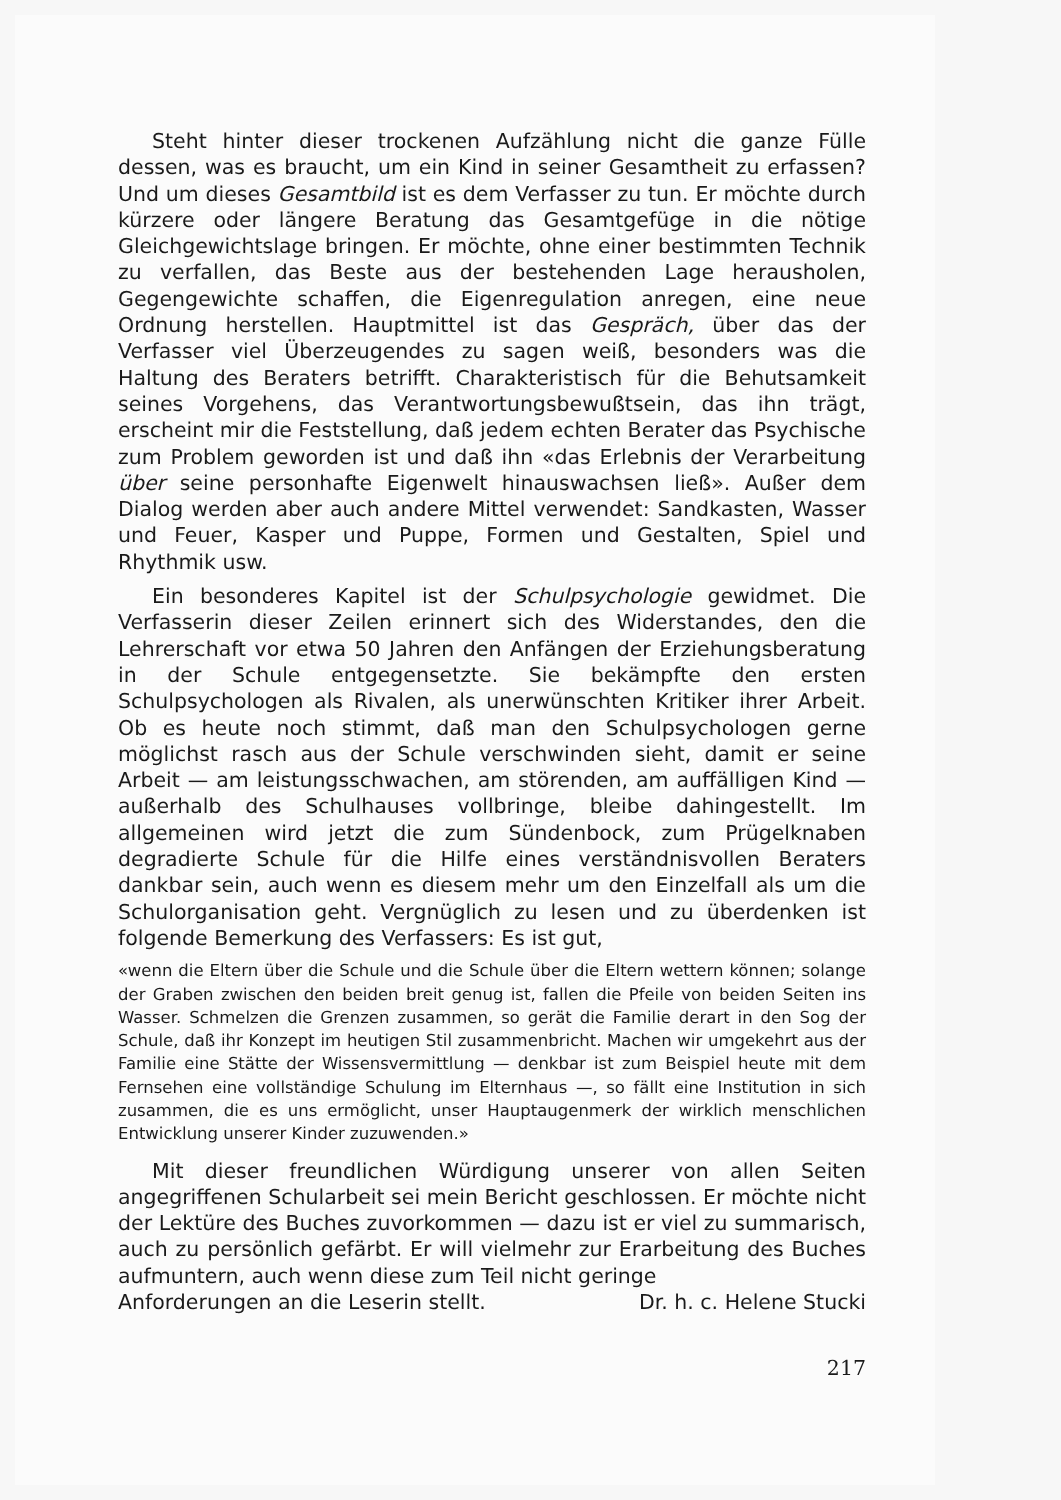Steht hinter dieser trockenen Aufzählung nicht die ganze Fülle dessen, was es braucht, um ein Kind in seiner Gesamtheit zu erfassen? Und um dieses Gesamtbild ist es dem Verfasser zu tun. Er möchte durch kürzere oder längere Beratung das Gesamtgefüge in die nötige Gleichgewichtslage bringen. Er möchte, ohne einer bestimmten Technik zu verfallen, das Beste aus der bestehenden Lage herausholen, Gegengewichte schaffen, die Eigenregulation anregen, eine neue Ordnung herstellen. Hauptmittel ist das Gespräch, über das der Verfasser viel Überzeugendes zu sagen weiß, besonders was die Haltung des Beraters betrifft. Charakteristisch für die Behutsamkeit seines Vorgehens, das Verantwortungsbewußtsein, das ihn trägt, erscheint mir die Feststellung, daß jedem echten Berater das Psychische zum Problem geworden ist und daß ihn «das Erlebnis der Verarbeitung über seine personhafte Eigenwelt hinauswachsen ließ». Außer dem Dialog werden aber auch andere Mittel verwendet: Sandkasten, Wasser und Feuer, Kasper und Puppe, Formen und Gestalten, Spiel und Rhythmik usw.
Ein besonderes Kapitel ist der Schulpsychologie gewidmet. Die Verfasserin dieser Zeilen erinnert sich des Widerstandes, den die Lehrerschaft vor etwa 50 Jahren den Anfängen der Erziehungsberatung in der Schule entgegensetzte. Sie bekämpfte den ersten Schulpsychologen als Rivalen, als unerwünschten Kritiker ihrer Arbeit. Ob es heute noch stimmt, daß man den Schulpsychologen gerne möglichst rasch aus der Schule verschwinden sieht, damit er seine Arbeit — am leistungsschwachen, am störenden, am auffälligen Kind — außerhalb des Schulhauses vollbringe, bleibe dahingestellt. Im allgemeinen wird jetzt die zum Sündenbock, zum Prügelknaben degradierte Schule für die Hilfe eines verständnisvollen Beraters dankbar sein, auch wenn es diesem mehr um den Einzelfall als um die Schulorganisation geht. Vergnüglich zu lesen und zu überdenken ist folgende Bemerkung des Verfassers: Es ist gut,
«wenn die Eltern über die Schule und die Schule über die Eltern wettern können; solange der Graben zwischen den beiden breit genug ist, fallen die Pfeile von beiden Seiten ins Wasser. Schmelzen die Grenzen zusammen, so gerät die Familie derart in den Sog der Schule, daß ihr Konzept im heutigen Stil zusammenbricht. Machen wir umgekehrt aus der Familie eine Stätte der Wissensvermittlung — denkbar ist zum Beispiel heute mit dem Fernsehen eine vollständige Schulung im Elternhaus —, so fällt eine Institution in sich zusammen, die es uns ermöglicht, unser Hauptaugenmerk der wirklich menschlichen Entwicklung unserer Kinder zuzuwenden.»
Mit dieser freundlichen Würdigung unserer von allen Seiten angegriffenen Schularbeit sei mein Bericht geschlossen. Er möchte nicht der Lektüre des Buches zuvorkommen — dazu ist er viel zu summarisch, auch zu persönlich gefärbt. Er will vielmehr zur Erarbeitung des Buches aufmuntern, auch wenn diese zum Teil nicht geringe
Anforderungen an die Leserin stellt. Dr. h. c. Helene Stucki
217